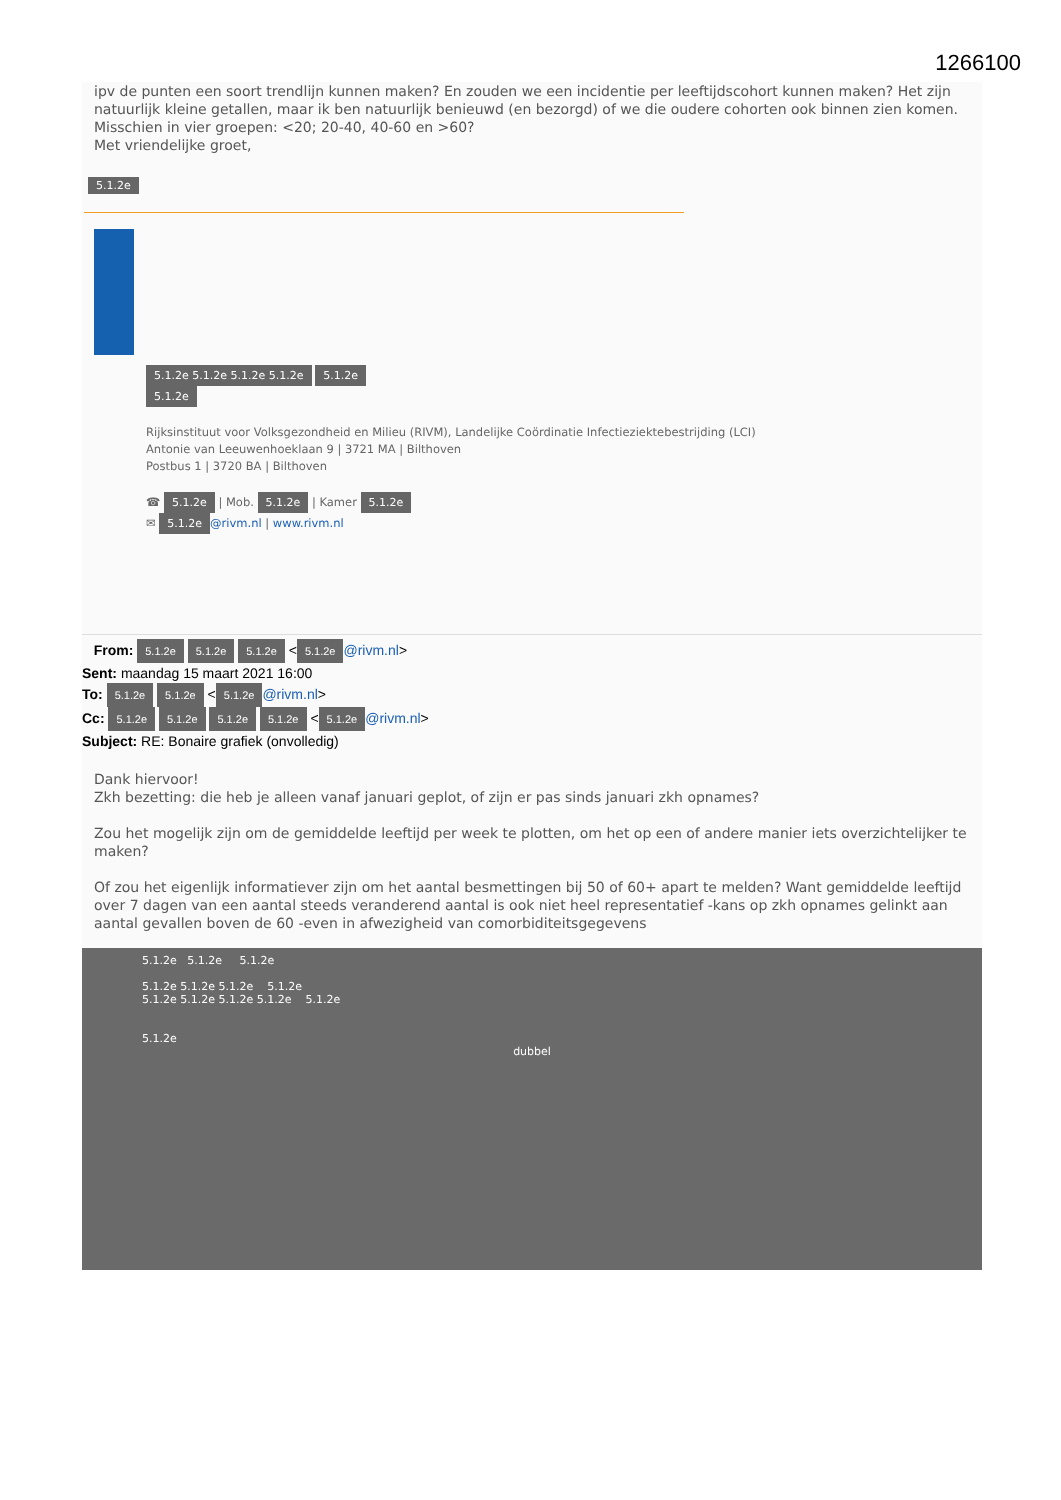1266100
ipv de punten een soort trendlijn kunnen maken? En zouden we een incidentie per leeftijdscohort kunnen maken? Het zijn natuurlijk kleine getallen, maar ik ben natuurlijk benieuwd (en bezorgd) of we die oudere cohorten ook binnen zien komen. Misschien in vier groepen: <20; 20-40, 40-60 en >60?
Met vriendelijke groet,
5.1.2e
5.1.2e 5.1.2e 5.1.2e 5.1.2e 5.1.2e
5.1.2e
Rijksinstituut voor Volksgezondheid en Milieu (RIVM), Landelijke Coördinatie Infectieziektebestrijding (LCI)
Antonie van Leeuwenhoeklaan 9 | 3721 MA | Bilthoven
Postbus 1 | 3720 BA | Bilthoven
☎ 5.1.2e | Mob. 5.1.2e | Kamer 5.1.2e
✉ 5.1.2e @rivm.nl | www.rivm.nl
From: 5.1.2e 5.1.2e 5.1.2e < 5.1.2e @rivm.nl>
Sent: maandag 15 maart 2021 16:00
To: 5.1.2e 5.1.2e < 5.1.2e @rivm.nl>
Cc: 5.1.2e 5.1.2e 5.1.2e 5.1.2e < 5.1.2e @rivm.nl>
Subject: RE: Bonaire grafiek (onvolledig)
Dank hiervoor!
Zkh bezetting: die heb je alleen vanaf januari geplot, of zijn er pas sinds januari zkh opnames?
Zou het mogelijk zijn om de gemiddelde leeftijd per week te plotten, om het op een of andere manier iets overzichtelijker te maken?
Of zou het eigenlijk informatiever zijn om het aantal besmettingen bij 50 of 60+ apart te melden? Want gemiddelde leeftijd over 7 dagen van een aantal steeds veranderend aantal is ook niet heel representatief -kans op zkh opnames gelinkt aan aantal gevallen boven de 60 -even in afwezigheid van comorbiditeitsgegevens
5.1.2e 5.1.2e 5.1.2e
5.1.2e 5.1.2e 5.1.2e 5.1.2e
5.1.2e 5.1.2e 5.1.2e 5.1.2e 5.1.2e
5.1.2e
dubbel